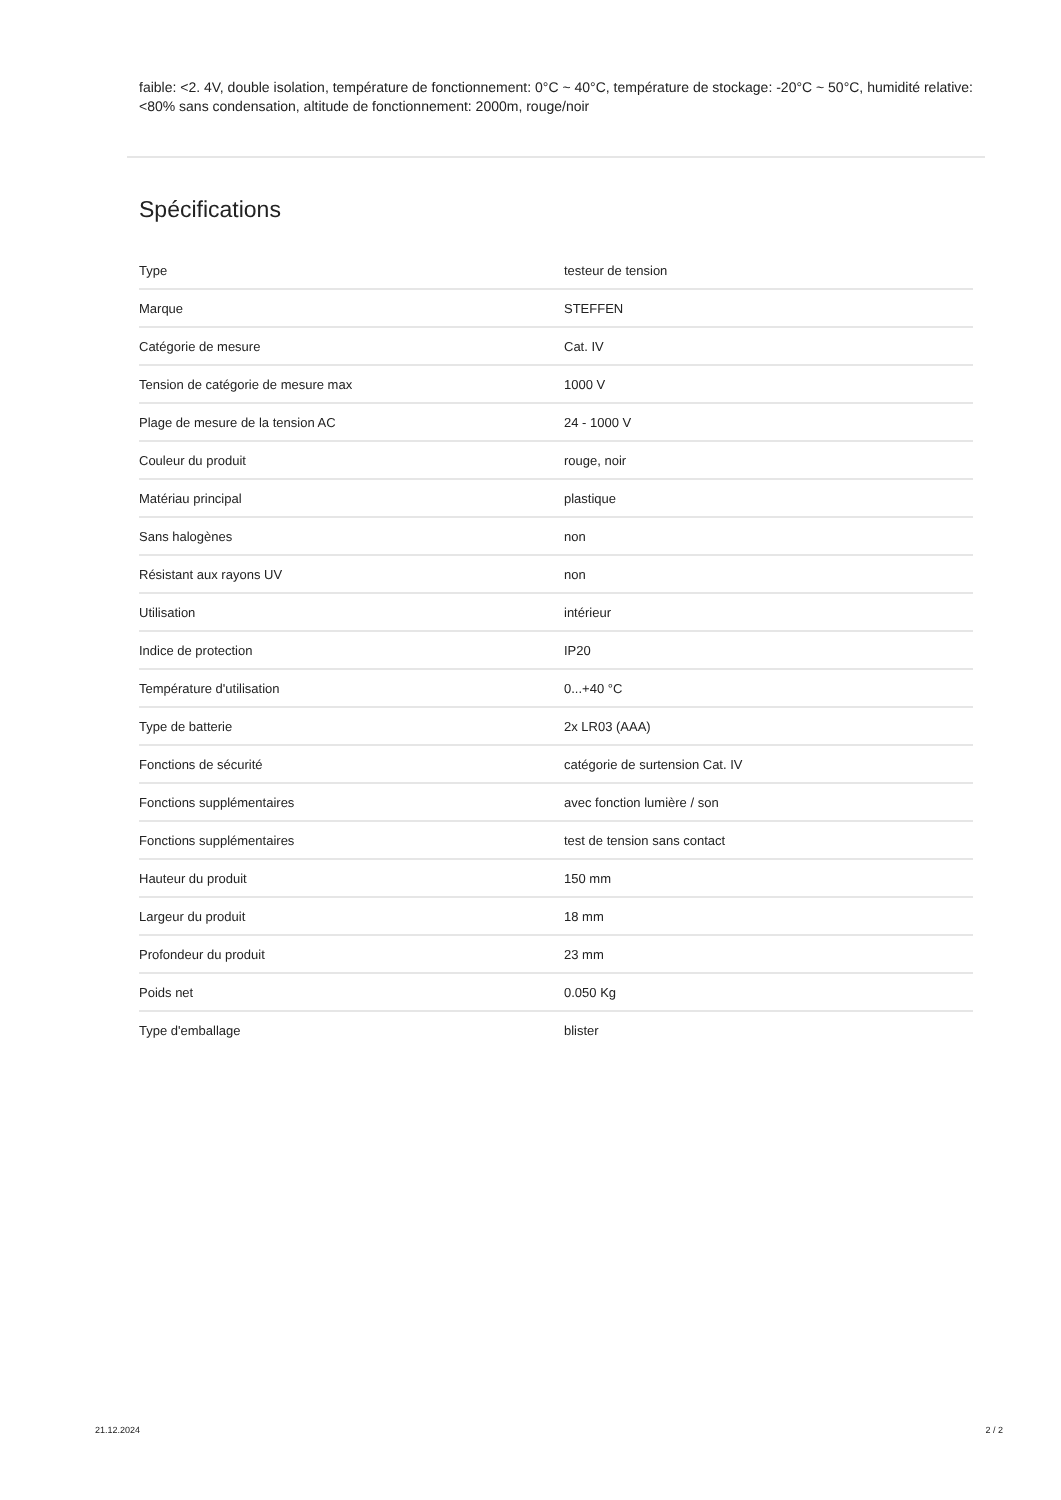faible: <2. 4V, double isolation, température de fonctionnement: 0°C ~ 40°C, température de stockage: -20°C ~ 50°C, humidité relative: <80% sans condensation, altitude de fonctionnement: 2000m, rouge/noir
Spécifications
| Type | testeur de tension |
| Marque | STEFFEN |
| Catégorie de mesure | Cat. IV |
| Tension de catégorie de mesure max | 1000 V |
| Plage de mesure de la tension AC | 24 - 1000 V |
| Couleur du produit | rouge, noir |
| Matériau principal | plastique |
| Sans halogènes | non |
| Résistant aux rayons UV | non |
| Utilisation | intérieur |
| Indice de protection | IP20 |
| Température d'utilisation | 0...+40 °C |
| Type de batterie | 2x LR03 (AAA) |
| Fonctions de sécurité | catégorie de surtension Cat. IV |
| Fonctions supplémentaires | avec fonction lumière / son |
| Fonctions supplémentaires | test de tension sans contact |
| Hauteur du produit | 150 mm |
| Largeur du produit | 18 mm |
| Profondeur du produit | 23 mm |
| Poids net | 0.050 Kg |
| Type d'emballage | blister |
21.12.2024 2 / 2